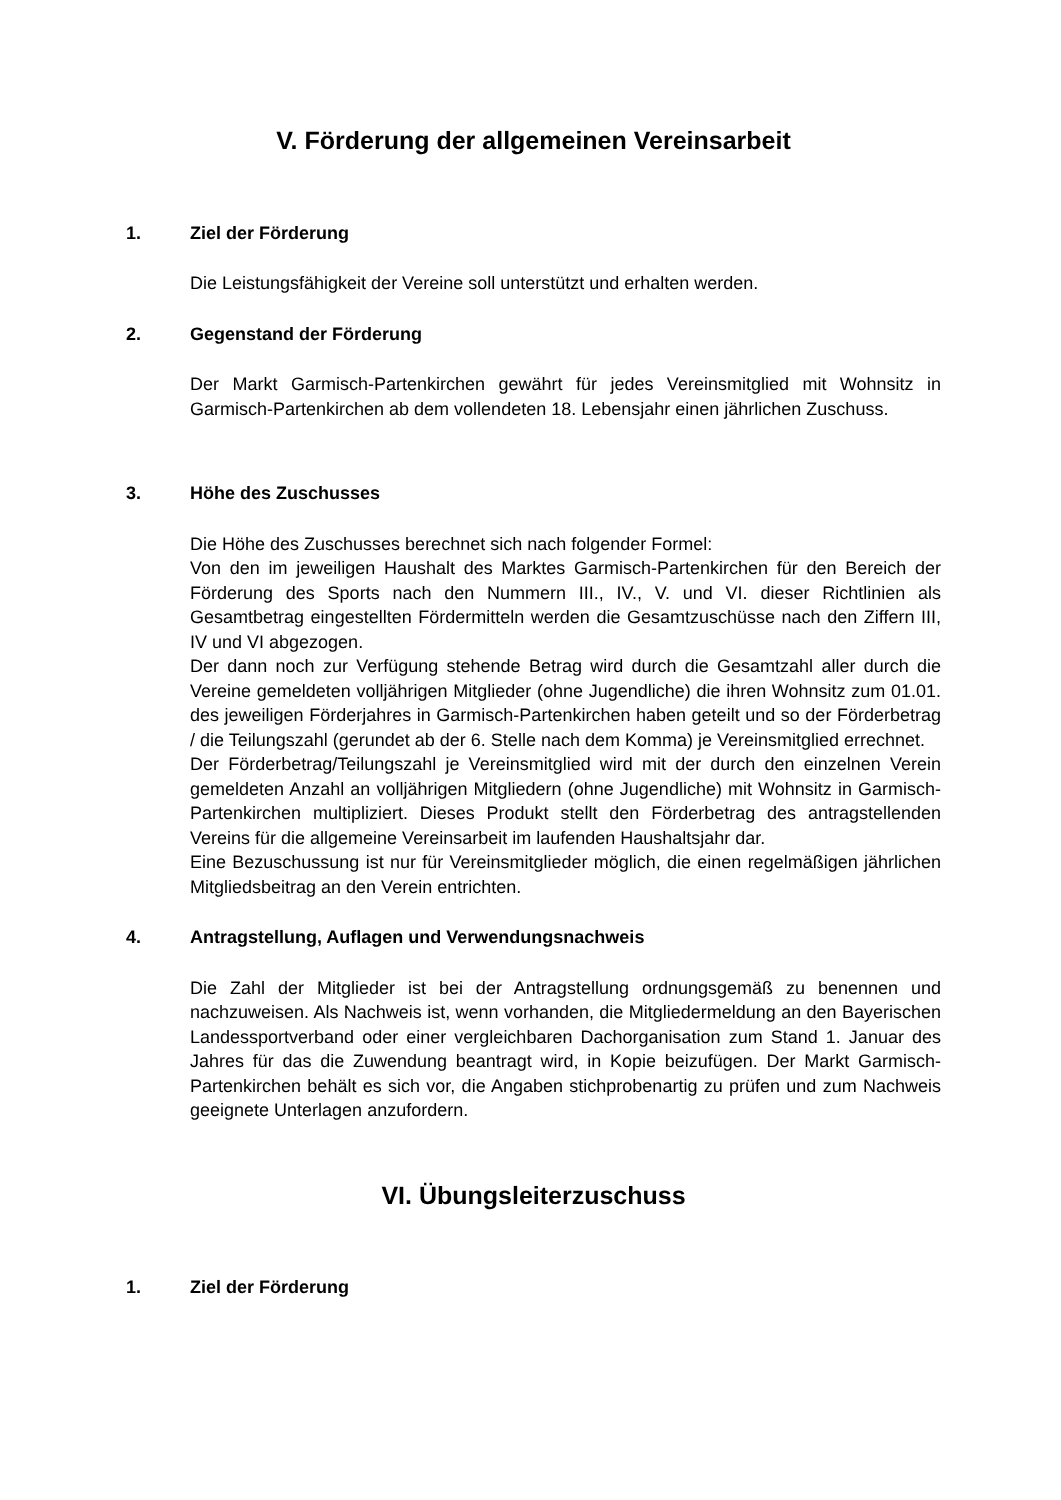V. Förderung der allgemeinen Vereinsarbeit
1. Ziel der Förderung
Die Leistungsfähigkeit der Vereine soll unterstützt und erhalten werden.
2. Gegenstand der Förderung
Der Markt Garmisch-Partenkirchen gewährt für jedes Vereinsmitglied mit Wohnsitz in Garmisch-Partenkirchen ab dem vollendeten 18. Lebensjahr einen jährlichen Zuschuss.
3. Höhe des Zuschusses
Die Höhe des Zuschusses berechnet sich nach folgender Formel:
Von den im jeweiligen Haushalt des Marktes Garmisch-Partenkirchen für den Bereich der Förderung des Sports nach den Nummern III., IV., V. und VI. dieser Richtlinien als Gesamtbetrag eingestellten Fördermitteln werden die Gesamtzuschüsse nach den Ziffern III, IV und VI abgezogen.
Der dann noch zur Verfügung stehende Betrag wird durch die Gesamtzahl aller durch die Vereine gemeldeten volljährigen Mitglieder (ohne Jugendliche) die ihren Wohnsitz zum 01.01. des jeweiligen Förderjahres in Garmisch-Partenkirchen haben geteilt und so der Förderbetrag / die Teilungszahl (gerundet ab der 6. Stelle nach dem Komma) je Vereinsmitglied errechnet.
Der Förderbetrag/Teilungszahl je Vereinsmitglied wird mit der durch den einzelnen Verein gemeldeten Anzahl an volljährigen Mitgliedern (ohne Jugendliche) mit Wohnsitz in Garmisch-Partenkirchen multipliziert. Dieses Produkt stellt den Förderbetrag des antragstellenden Vereins für die allgemeine Vereinsarbeit im laufenden Haushaltsjahr dar.
Eine Bezuschussung ist nur für Vereinsmitglieder möglich, die einen regelmäßigen jährlichen Mitgliedsbeitrag an den Verein entrichten.
4. Antragstellung, Auflagen und Verwendungsnachweis
Die Zahl der Mitglieder ist bei der Antragstellung ordnungsgemäß zu benennen und nachzuweisen. Als Nachweis ist, wenn vorhanden, die Mitgliedermeldung an den Bayerischen Landessportverband oder einer vergleichbaren Dachorganisation zum Stand 1. Januar des Jahres für das die Zuwendung beantragt wird, in Kopie beizufügen. Der Markt Garmisch-Partenkirchen behält es sich vor, die Angaben stichprobenartig zu prüfen und zum Nachweis geeignete Unterlagen anzufordern.
VI. Übungsleiterzuschuss
1. Ziel der Förderung